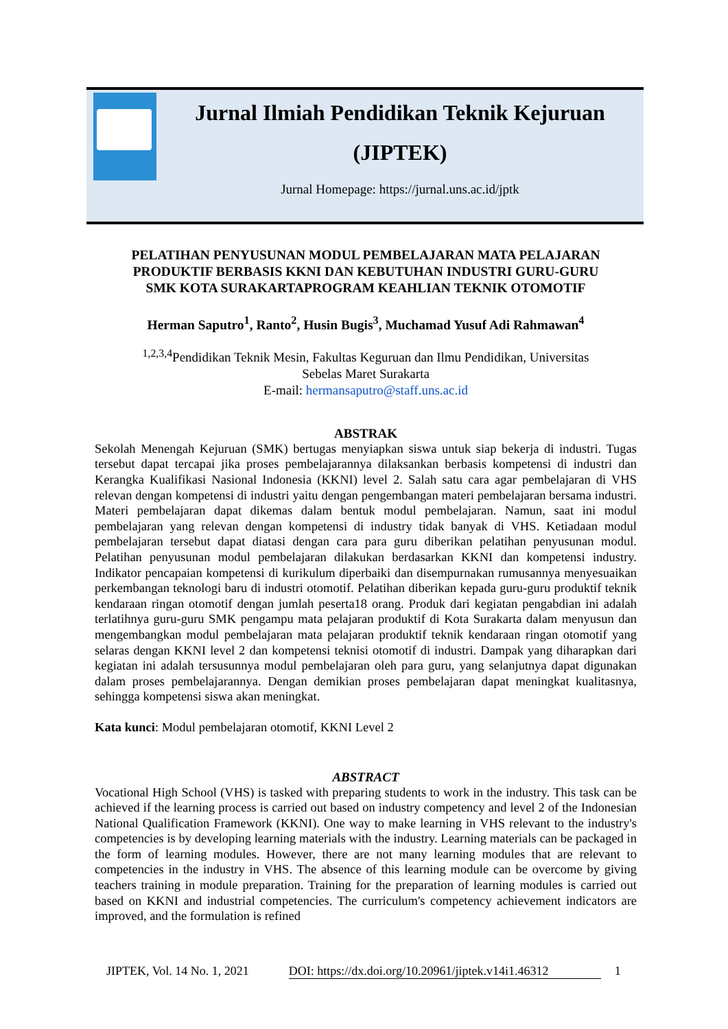Jurnal Ilmiah Pendidikan Teknik Kejuruan
(JIPTEK)
Jurnal Homepage: https://jurnal.uns.ac.id/jptk
PELATIHAN PENYUSUNAN MODUL PEMBELAJARAN MATA PELAJARAN
PRODUKTIF BERBASIS KKNI DAN KEBUTUHAN INDUSTRI GURU-GURU
SMK KOTA SURAKARTAPROGRAM KEAHLIAN TEKNIK OTOMOTIF
Herman Saputro<sup>1</sup>, Ranto<sup>2</sup>, Husin Bugis<sup>3</sup>, Muchamad Yusuf Adi Rahmawan<sup>4</sup>
<sup>1,2,3,4</sup>Pendidikan Teknik Mesin, Fakultas Keguruan dan Ilmu Pendidikan, Universitas
Sebelas Maret Surakarta
E-mail: hermansaputro@staff.uns.ac.id
ABSTRAK
Sekolah Menengah Kejuruan (SMK) bertugas menyiapkan siswa untuk siap bekerja di industri. Tugas tersebut dapat tercapai jika proses pembelajarannya dilaksankan berbasis kompetensi di industri dan Kerangka Kualifikasi Nasional Indonesia (KKNI) level 2. Salah satu cara agar pembelajaran di VHS relevan dengan kompetensi di industri yaitu dengan pengembangan materi pembelajaran bersama industri. Materi pembelajaran dapat dikemas dalam bentuk modul pembelajaran. Namun, saat ini modul pembelajaran yang relevan dengan kompetensi di industry tidak banyak di VHS. Ketiadaan modul pembelajaran tersebut dapat diatasi dengan cara para guru diberikan pelatihan penyusunan modul. Pelatihan penyusunan modul pembelajaran dilakukan berdasarkan KKNI dan kompetensi industry. Indikator pencapaian kompetensi di kurikulum diperbaiki dan disempurnakan rumusannya menyesuaikan perkembangan teknologi baru di industri otomotif. Pelatihan diberikan kepada guru-guru produktif teknik kendaraan ringan otomotif dengan jumlah peserta18 orang. Produk dari kegiatan pengabdian ini adalah terlatihnya guru-guru SMK pengampu mata pelajaran produktif di Kota Surakarta dalam menyusun dan mengembangkan modul pembelajaran mata pelajaran produktif teknik kendaraan ringan otomotif yang selaras dengan KKNI level 2 dan kompetensi teknisi otomotif di industri. Dampak yang diharapkan dari kegiatan ini adalah tersusunnya modul pembelajaran oleh para guru, yang selanjutnya dapat digunakan dalam proses pembelajarannya. Dengan demikian proses pembelajaran dapat meningkat kualitasnya, sehingga kompetensi siswa akan meningkat.
Kata kunci: Modul pembelajaran otomotif, KKNI Level 2
ABSTRACT
Vocational High School (VHS) is tasked with preparing students to work in the industry. This task can be achieved if the learning process is carried out based on industry competency and level 2 of the Indonesian National Qualification Framework (KKNI). One way to make learning in VHS relevant to the industry's competencies is by developing learning materials with the industry. Learning materials can be packaged in the form of learning modules. However, there are not many learning modules that are relevant to competencies in the industry in VHS. The absence of this learning module can be overcome by giving teachers training in module preparation. Training for the preparation of learning modules is carried out based on KKNI and industrial competencies. The curriculum's competency achievement indicators are improved, and the formulation is refined
JIPTEK, Vol. 14 No. 1, 2021 DOI: https://dx.doi.org/10.20961/jiptek.v14i1.46312 1